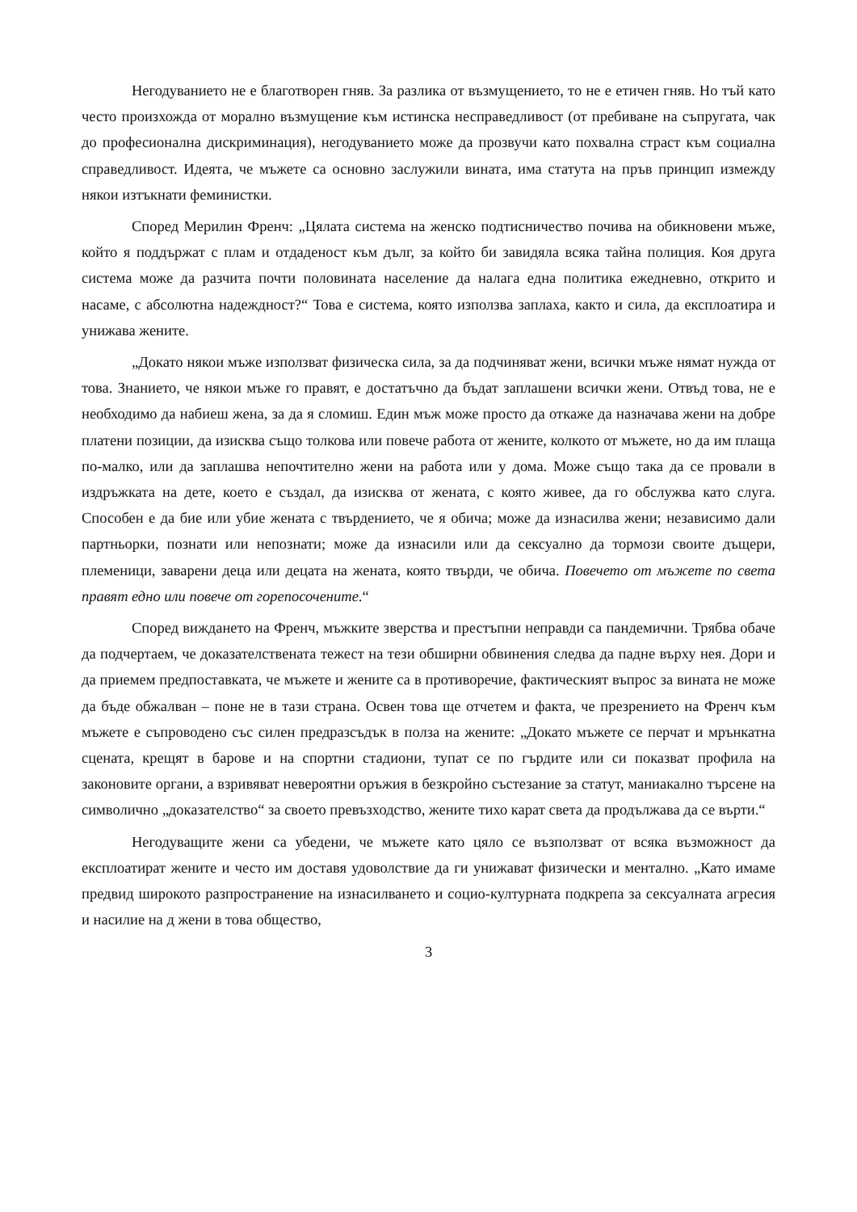Негодуванието не е благотворен гняв. За разлика от възмущението, то не е етичен гняв. Но тъй като често произхожда от морално възмущение към истинска несправедливост (от пребиване на съпругата, чак до професионална дискриминация), негодуванието може да прозвучи като похвална страст към социална справедливост. Идеята, че мъжете са основно заслужили вината, има статута на пръв принцип измежду някои изтъкнати феминистки.
Според Мерилин Френч: „Цялата система на женско подтисничество почива на обикновени мъже, който я поддържат с плам и отдаденост към дълг, за който би завидяла всяка тайна полиция. Коя друга система може да разчита почти половината население да налага една политика ежедневно, открито и насаме, с абсолютна надеждност?“ Това е система, която използва заплаха, както и сила, да експлоатира и унижава жените.
„Докато някои мъже използват физическа сила, за да подчиняват жени, всички мъже нямат нужда от това. Знанието, че някои мъже го правят, е достатъчно да бъдат заплашени всички жени. Отвъд това, не е необходимо да набиеш жена, за да я сломиш. Един мъж може просто да откаже да назначава жени на добре платени позиции, да изисква също толкова или повече работа от жените, колкото от мъжете, но да им плаща по-малко, или да заплашва непочтително жени на работа или у дома. Може също така да се провали в издръжката на дете, което е създал, да изисква от жената, с която живее, да го обслужва като слуга. Способен е да бие или убие жената с твърдението, че я обича; може да изнасилва жени; независимо дали партньорки, познати или непознати; може да изнасили или да сексуално да тормози своите дъщери, племеници, заварени деца или децата на жената, която твърди, че обича. Повечето от мъжете по света правят едно или повече от горепосочените.“
Според виждането на Френч, мъжките зверства и престъпни неправди са пандемични. Трябва обаче да подчертаем, че доказателствената тежест на тези обширни обвинения следва да падне върху нея. Дори и да приемем предпоставката, че мъжете и жените са в противоречие, фактическият въпрос за вината не може да бъде обжалван – поне не в тази страна. Освен това ще отчетем и факта, че презрението на Френч към мъжете е съпроводено със силен предразсъдък в полза на жените: „Докато мъжете се перчат и мрънкатна сцената, крещят в барове и на спортни стадиони, тупат се по гърдите или си показват профила на законовите органи, а взривяват невероятни оръжия в безкройно състезание за статут, маниакално търсене на символично „доказателство“ за своето превъзходство, жените тихо карат света да продължава да се върти.“
Негодуващите жени са убедени, че мъжете като цяло се възползват от всяка възможност да експлоатират жените и често им доставя удоволствие да ги унижават физически и ментално. „Като имаме предвид широкото разпространение на изнасилването и социо-културната подкрепа за сексуалната агресия и насилие на д жени в това общество,
3